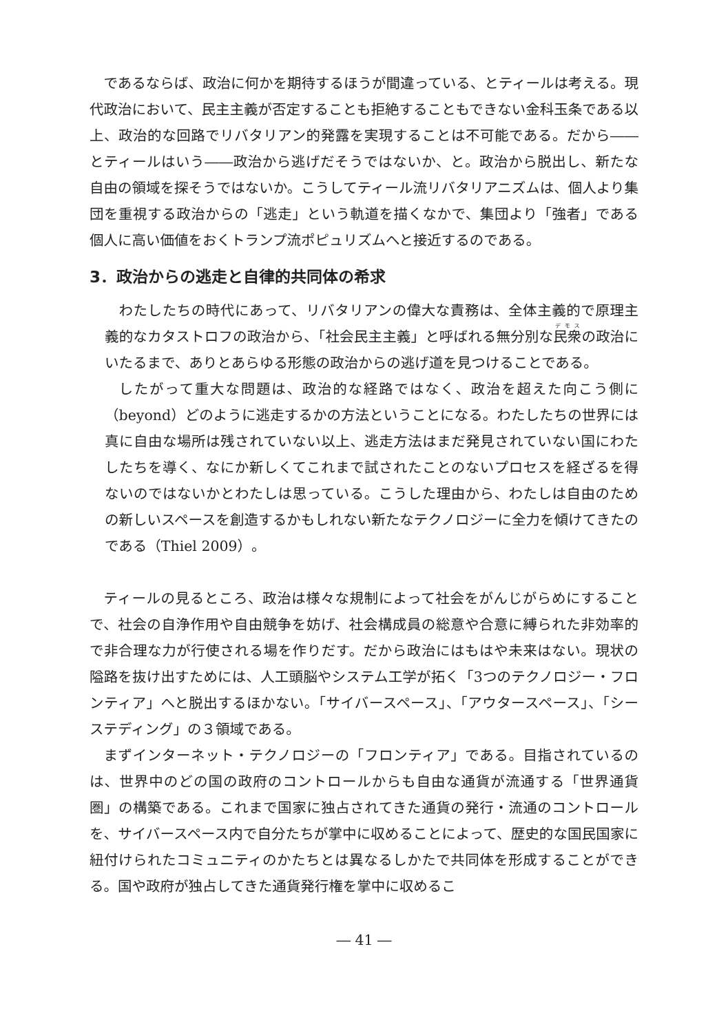であるならば、政治に何かを期待するほうが間違っている、とティールは考える。現代政治において、民主主義が否定することも拒絶することもできない金科玉条である以上、政治的な回路でリバタリアン的発露を実現することは不可能である。だから――とティールはいう――政治から逃げだそうではないか、と。政治から脱出し、新たな自由の領域を探そうではないか。こうしてティール流リバタリアニズムは、個人より集団を重視する政治からの「逃走」という軌道を描くなかで、集団より「強者」である個人に高い価値をおくトランプ流ポピュリズムへと接近するのである。
3．政治からの逃走と自律的共同体の希求
わたしたちの時代にあって、リバタリアンの偉大な責務は、全体主義的で原理主義的なカタストロフの政治から、「社会民主主義」と呼ばれる無分別な民衆の政治にいたるまで、ありとあらゆる形態の政治からの逃げ道を見つけることである。
したがって重大な問題は、政治的な経路ではなく、政治を超えた向こう側に（beyond）どのように逃走するかの方法ということになる。わたしたちの世界には真に自由な場所は残されていない以上、逃走方法はまだ発見されていない国にわたしたちを導く、なにか新しくてこれまで試されたことのないプロセスを経ざるを得ないのではないかとわたしは思っている。こうした理由から、わたしは自由のための新しいスペースを創造するかもしれない新たなテクノロジーに全力を傾けてきたのである（Thiel 2009）。
ティールの見るところ、政治は様々な規制によって社会をがんじがらめにすることで、社会の自浄作用や自由競争を妨げ、社会構成員の総意や合意に縛られた非効率的で非合理な力が行使される場を作りだす。だから政治にはもはや未来はない。現状の隘路を抜け出すためには、人工頭脳やシステム工学が拓く「3つのテクノロジー・フロンティア」へと脱出するほかない。「サイバースペース」、「アウタースペース」、「シーステディング」の３領域である。
まずインターネット・テクノロジーの「フロンティア」である。目指されているのは、世界中のどの国の政府のコントロールからも自由な通貨が流通する「世界通貨圏」の構築である。これまで国家に独占されてきた通貨の発行・流通のコントロールを、サイバースペース内で自分たちが掌中に収めることによって、歴史的な国民国家に紐付けられたコミュニティのかたちとは異なるしかたで共同体を形成することができる。国や政府が独占してきた通貨発行権を掌中に収めるこ
― 41 ―